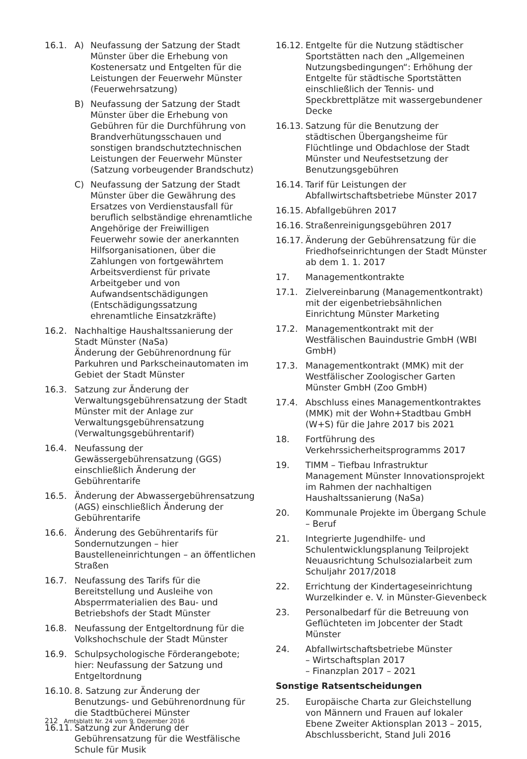16.1. A) Neufassung der Satzung der Stadt Münster über die Erhebung von Kostenersatz und Entgelten für die Leistungen der Feuerwehr Münster (Feuerwehrsatzung)
B) Neufassung der Satzung der Stadt Münster über die Erhebung von Gebühren für die Durchführung von Brandverhütungsschauen und sonstigen brandschutztechnischen Leistungen der Feuerwehr Münster (Satzung vorbeugender Brandschutz)
C) Neufassung der Satzung der Stadt Münster über die Gewährung des Ersatzes von Verdienstausfall für beruflich selbständige ehrenamtliche Angehörige der Freiwilligen Feuerwehr sowie der anerkannten Hilfsorganisationen, über die Zahlungen von fortgewährtem Arbeitsverdienst für private Arbeitgeber und von Aufwandsentschädigungen (Entschädigungssatzung ehrenamtliche Einsatzkräfte)
16.2. Nachhaltige Haushaltssanierung der Stadt Münster (NaSa)
Änderung der Gebührenordnung für Parkuhren und Parkscheinautomaten im Gebiet der Stadt Münster
16.3. Satzung zur Änderung der Verwaltungsgebührensatzung der Stadt Münster mit der Anlage zur Verwaltungsgebührensatzung (Verwaltungsgebührentarif)
16.4. Neufassung der Gewässergebührensatzung (GGS) einschließlich Änderung der Gebührentarife
16.5. Änderung der Abwassergebührensatzung (AGS) einschließlich Änderung der Gebührentarife
16.6. Änderung des Gebührentarifs für Sondernutzungen – hier Baustelleneinrichtungen – an öffentlichen Straßen
16.7. Neufassung des Tarifs für die Bereitstellung und Ausleihe von Absperrmaterialien des Bau- und Betriebshofs der Stadt Münster
16.8. Neufassung der Entgeltordnung für die Volkshochschule der Stadt Münster
16.9. Schulpsychologische Förderangebote; hier: Neufassung der Satzung und Entgeltordnung
16.10.
8. Satzung zur Änderung der Benutzungs- und Gebührenordnung für die Stadtbücherei Münster
16.11.
Satzung zur Änderung der Gebührensatzung für die Westfälische Schule für Musik
16.12.
Entgelte für die Nutzung städtischer Sportstätten nach den „Allgemeinen Nutzungsbedingungen“: Erhöhung der Entgelte für städtische Sportstätten einschließlich der Tennis- und Speckbrettplätze mit wassergebundener Decke
16.13.
Satzung für die Benutzung der städtischen Übergangsheime für Flüchtlinge und Obdachlose der Stadt Münster und Neufestsetzung der Benutzungsgebühren
16.14.
Tarif für Leistungen der Abfallwirtschaftsbetriebe Münster 2017
16.15.
Abfallgebühren 2017
16.16.
Straßenreinigungsgebühren 2017
16.17.
Änderung der Gebührensatzung für die Friedhofseinrichtungen der Stadt Münster ab dem 1. 1. 2017
17. Managementkontrakte
17.1. Zielvereinbarung (Managementkontrakt) mit der eigenbetriebsähnlichen Einrichtung Münster Marketing
17.2. Managementkontrakt mit der Westfälischen Bauindustrie GmbH (WBI GmbH)
17.3. Managementkontrakt (MMK) mit der Westfälischer Zoologischer Garten Münster GmbH (Zoo GmbH)
17.4. Abschluss eines Managementkontraktes (MMK) mit der Wohn+Stadtbau GmbH (W+S) für die Jahre 2017 bis 2021
18. Fortführung des Verkehrssicherheitsprogramms 2017
19. TIMM – Tiefbau Infrastruktur Management Münster Innovationsprojekt im Rahmen der nachhaltigen Haushaltssanierung (NaSa)
20. Kommunale Projekte im Übergang Schule – Beruf
21. Integrierte Jugendhilfe- und Schulentwicklungsplanung Teilprojekt Neuausrichtung Schulsozialarbeit zum Schuljahr 2017/2018
22. Errichtung der Kindertageseinrichtung Wurzelkinder e. V. in Münster-Gievenbeck
23. Personalbedarf für die Betreuung von Geflüchteten im Jobcenter der Stadt Münster
24. Abfallwirtschaftsbetriebe Münster
– Wirtschaftsplan 2017
– Finanzplan 2017 – 2021
Sonstige Ratsentscheidungen
25. Europäische Charta zur Gleichstellung von Männern und Frauen auf lokaler Ebene Zweiter Aktionsplan 2013 – 2015, Abschlussbericht, Stand Juli 2016
212 Amtsblatt Nr. 24 vom 9. Dezember 2016